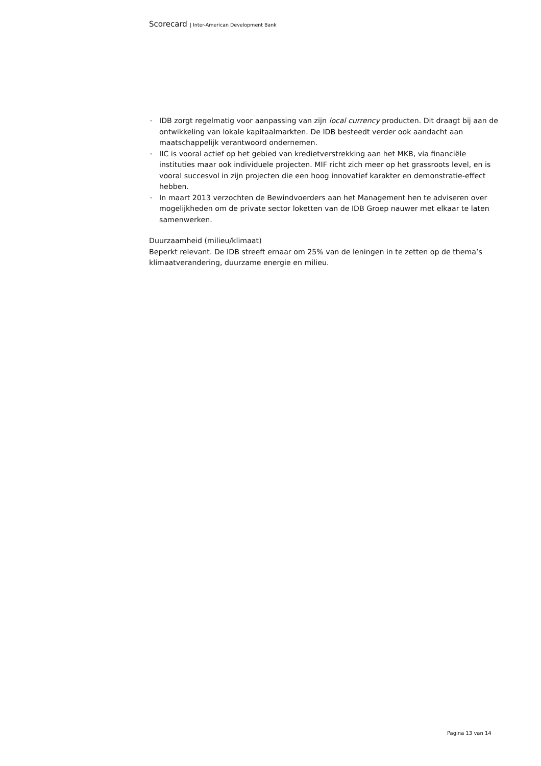Scorecard | Inter-American Development Bank
• IDB zorgt regelmatig voor aanpassing van zijn local currency producten. Dit draagt bij aan de ontwikkeling van lokale kapitaalmarkten. De IDB besteedt verder ook aandacht aan maatschappelijk verantwoord ondernemen.
• IIC is vooral actief op het gebied van kredietverstrekking aan het MKB, via financiële instituties maar ook individuele projecten. MIF richt zich meer op het grassroots level, en is vooral succesvol in zijn projecten die een hoog innovatief karakter en demonstratie-effect hebben.
• In maart 2013 verzochten de Bewindvoerders aan het Management hen te adviseren over mogelijkheden om de private sector loketten van de IDB Groep nauwer met elkaar te laten samenwerken.
Duurzaamheid (milieu/klimaat)
Beperkt relevant. De IDB streeft ernaar om 25% van de leningen in te zetten op de thema’s klimaatverandering, duurzame energie en milieu.
Pagina 13 van 14